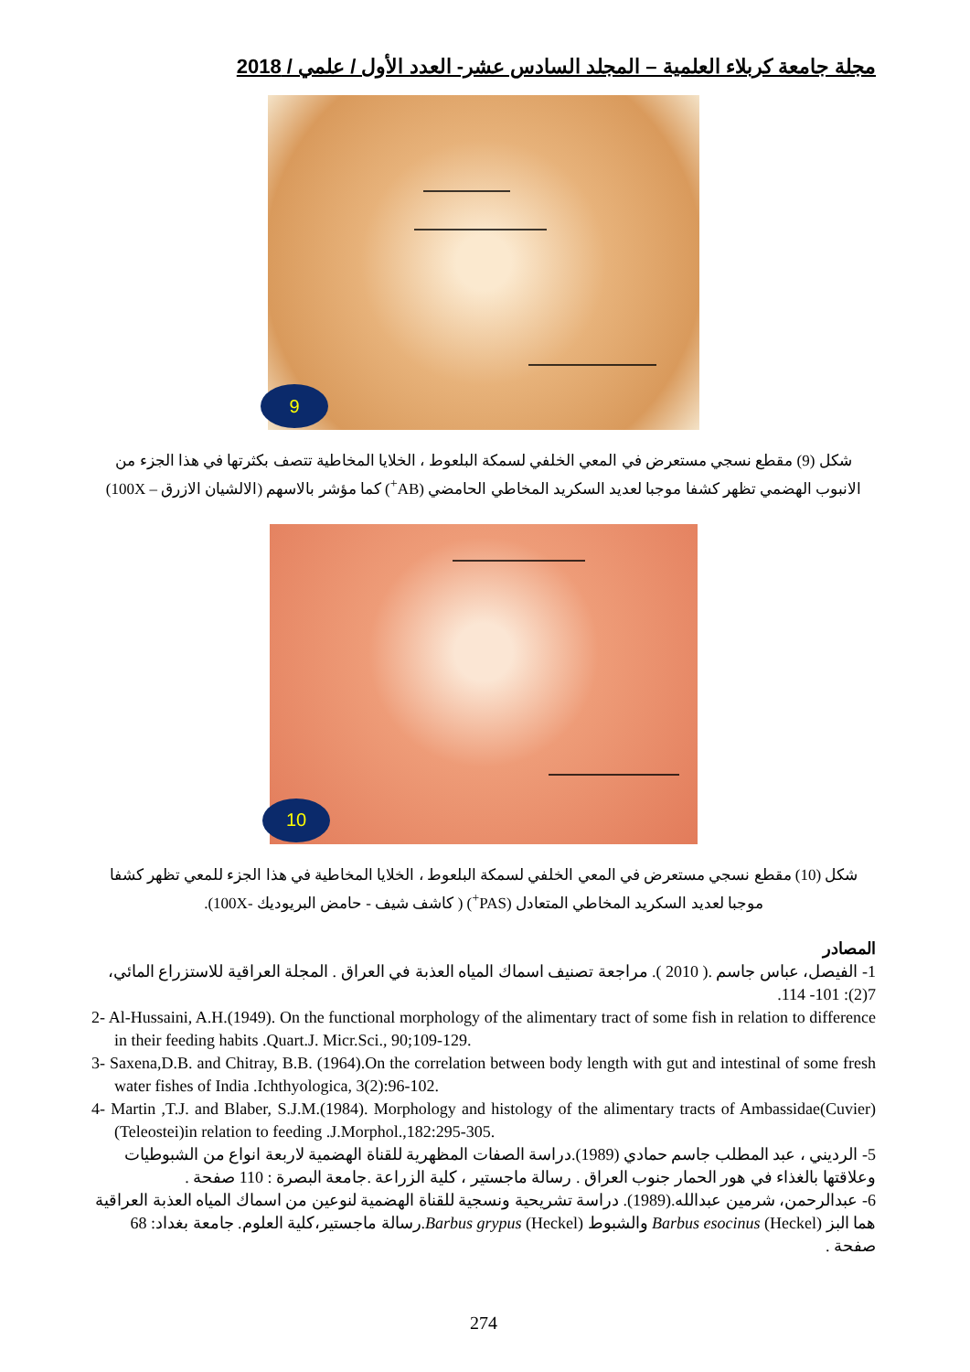مجلة جامعة كربلاء العلمية – المجلد السادس عشر- العدد الأول / علمي / 2018
9
شكل (9) مقطع نسجي مستعرض في المعي الخلفي لسمكة البلعوط ، الخلايا المخاطية تتصف بكثرتها في هذا الجزء من الانبوب الهضمي تظهر كشفا موجبا لعديد السكريد المخاطي الحامضي (AB<sup>+</sup>) كما مؤشر بالاسهم (الالشيان الازرق – 100X)
10
شكل (10) مقطع نسجي مستعرض في المعي الخلفي لسمكة البلعوط ، الخلايا المخاطية في هذا الجزء للمعي تظهر كشفا موجبا لعديد السكريد المخاطي المتعادل (PAS<sup>+</sup>) ( كاشف شيف - حامض البريوديك -100X).
المصادر
1- الفيصل، عباس جاسم .( 2010 ). مراجعة تصنيف اسماك المياه العذبة في العراق . المجلة العراقية للاستزراع المائي، 7(2): 101- 114.
2- Al-Hussaini, A.H.(1949). On the functional morphology of the alimentary tract of some fish in relation to difference in their feeding habits .Quart.J. Micr.Sci., 90;109-129.
3- Saxena,D.B. and Chitray, B.B. (1964).On the correlation between body length with gut and intestinal of some fresh water fishes of India .Ichthyologica, 3(2):96-102.
4- Martin ,T.J. and Blaber, S.J.M.(1984). Morphology and histology of the alimentary tracts of Ambassidae(Cuvier) (Teleostei)in relation to feeding .J.Morphol.,182:295-305.
5- الرديني ، عبد المطلب جاسم حمادي (1989).دراسة الصفات المظهرية للقناة الهضمية لاربعة انواع من الشبوطيات وعلاقتها بالغذاء في هور الحمار جنوب العراق . رسالة ماجستير ، كلية الزراعة .جامعة البصرة : 110 صفحة .
6- عبدالرحمن، شرمين عبدالله.(1989). دراسة تشريحية ونسجية للقناة الهضمية لنوعين من اسماك المياه العذبة العراقية هما البز Barbus esocinus (Heckel) والشبوط Barbus grypus (Heckel).رسالة ماجستير،كلية العلوم. جامعة بغداد: 68 صفحة .
274